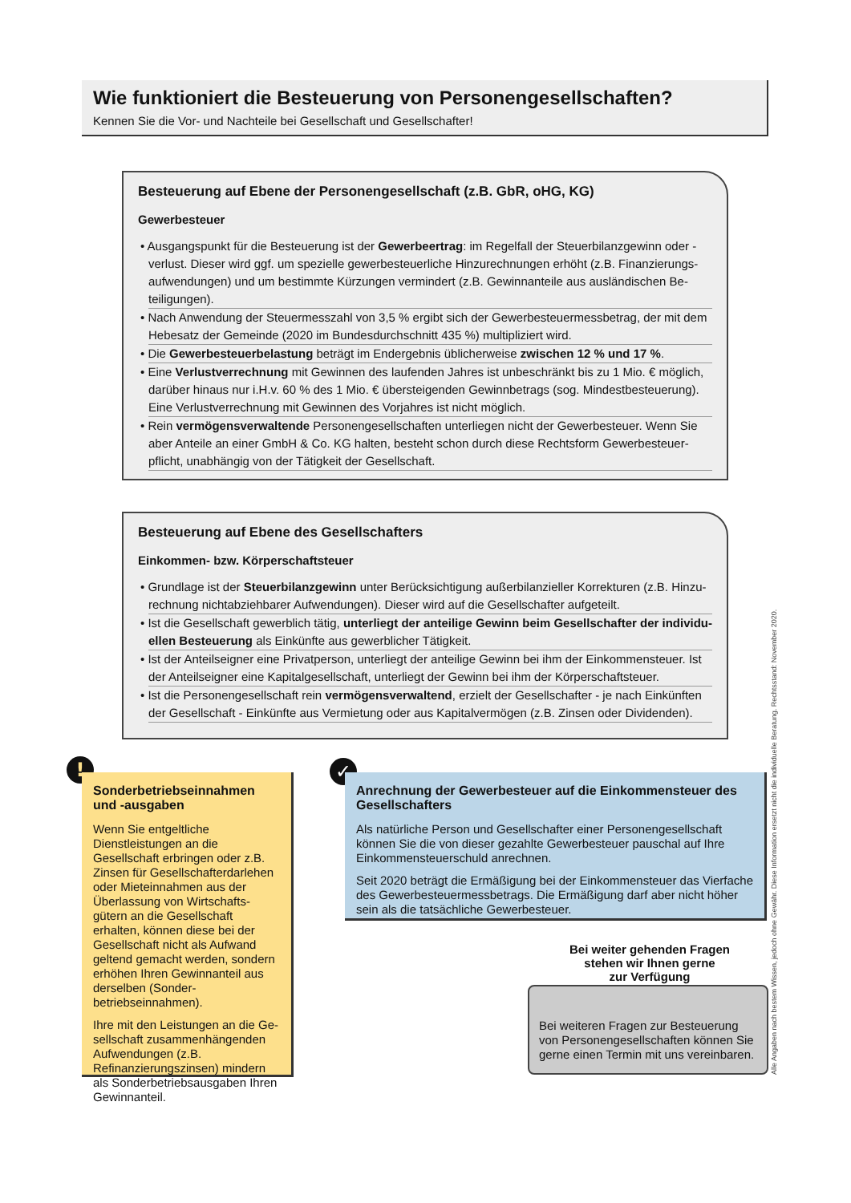Wie funktioniert die Besteuerung von Personengesellschaften?
Kennen Sie die Vor- und Nachteile bei Gesellschaft und Gesellschafter!
Besteuerung auf Ebene der Personengesellschaft (z.B. GbR, oHG, KG)
Gewerbesteuer
• Ausgangspunkt für die Besteuerung ist der Gewerbeertrag: im Regelfall der Steuerbilanzgewinn oder -verlust. Dieser wird ggf. um spezielle gewerbesteuerliche Hinzurechnungen erhöht (z.B. Finanzierungs­aufwendungen) und um bestimmte Kürzungen vermindert (z.B. Gewinnanteile aus ausländischen Be­teiligungen).
• Nach Anwendung der Steuermesszahl von 3,5 % ergibt sich der Gewerbesteuermessbetrag, der mit dem Hebesatz der Gemeinde (2020 im Bundesdurchschnitt 435 %) multipliziert wird.
• Die Gewerbesteuerbelastung beträgt im Endergebnis üblicherweise zwischen 12 % und 17 %.
• Eine Verlustverrechnung mit Gewinnen des laufenden Jahres ist unbeschränkt bis zu 1 Mio. € möglich, darüber hinaus nur i.H.v. 60 % des 1 Mio. € übersteigenden Gewinnbetrags (sog. Mindestbesteuerung). Eine Verlustverrechnung mit Gewinnen des Vorjahres ist nicht möglich.
• Rein vermögensverwaltende Personengesellschaften unterliegen nicht der Gewerbesteuer. Wenn Sie aber Anteile an einer GmbH & Co. KG halten, besteht schon durch diese Rechtsform Gewerbesteuer­pflicht, unabhängig von der Tätigkeit der Gesellschaft.
Besteuerung auf Ebene des Gesellschafters
Einkommen- bzw. Körperschaftsteuer
• Grundlage ist der Steuerbilanzgewinn unter Berücksichtigung außerbilanzieller Korrekturen (z.B. Hinzu­rechnung nichtabziehbarer Aufwendungen). Dieser wird auf die Gesellschafter aufgeteilt.
• Ist die Gesellschaft gewerblich tätig, unterliegt der anteilige Gewinn beim Gesellschafter der individu­ellen Besteuerung als Einkünfte aus gewerblicher Tätigkeit.
• Ist der Anteilseigner eine Privatperson, unterliegt der anteilige Gewinn bei ihm der Einkommensteuer. Ist der Anteilseigner eine Kapitalgesellschaft, unterliegt der Gewinn bei ihm der Körperschaftsteuer.
• Ist die Personengesellschaft rein vermögensverwaltend, erzielt der Gesellschafter - je nach Einkünften der Gesellschaft - Einkünfte aus Vermietung oder aus Kapitalvermögen (z.B. Zinsen oder Dividenden).
!
Sonderbetriebseinnahmen und -ausgaben
Wenn Sie entgeltliche Dienstleistungen an die Gesellschaft erbringen oder z.B. Zinsen für Gesellschafter­darlehen oder Mieteinnahmen aus der Überlassung von Wirtschafts­gütern an die Gesellschaft erhalten, können diese bei der Gesellschaft nicht als Aufwand geltend gemacht werden, sondern erhöhen Ihren Ge­winnanteil aus derselben (Sonder­betriebseinnahmen).
Ihre mit den Leistungen an die Ge­sellschaft zusammenhängenden Auf­wendungen (z.B. Refinanzierungs­zinsen) mindern als Sonderbetriebs­ausgaben Ihren Gewinnanteil.
✓
Anrechnung der Gewerbesteuer auf die Einkommensteuer des Gesellschafters
Als natürliche Person und Gesellschafter einer Personengesellschaft können Sie die von dieser gezahlte Gewerbesteuer pauschal auf Ihre Einkommen­steuerschuld anrechnen.
Seit 2020 beträgt die Ermäßigung bei der Einkommensteuer das Vierfache des Gewerbesteuermessbetrags. Die Ermäßigung darf aber nicht höher sein als die tatsächliche Gewerbesteuer.
Bei weiter gehenden Fragen
stehen wir Ihnen gerne
zur Verfügung
Bei weiteren Fragen zur Besteuerung von Personengesellschaften können Sie gerne einen Termin mit uns vereinbaren.
Alle Angaben nach bestem Wissen, jedoch ohne Gewähr. Diese Information ersetzt nicht die individuelle Beratung. Rechtsstand: November 2020.